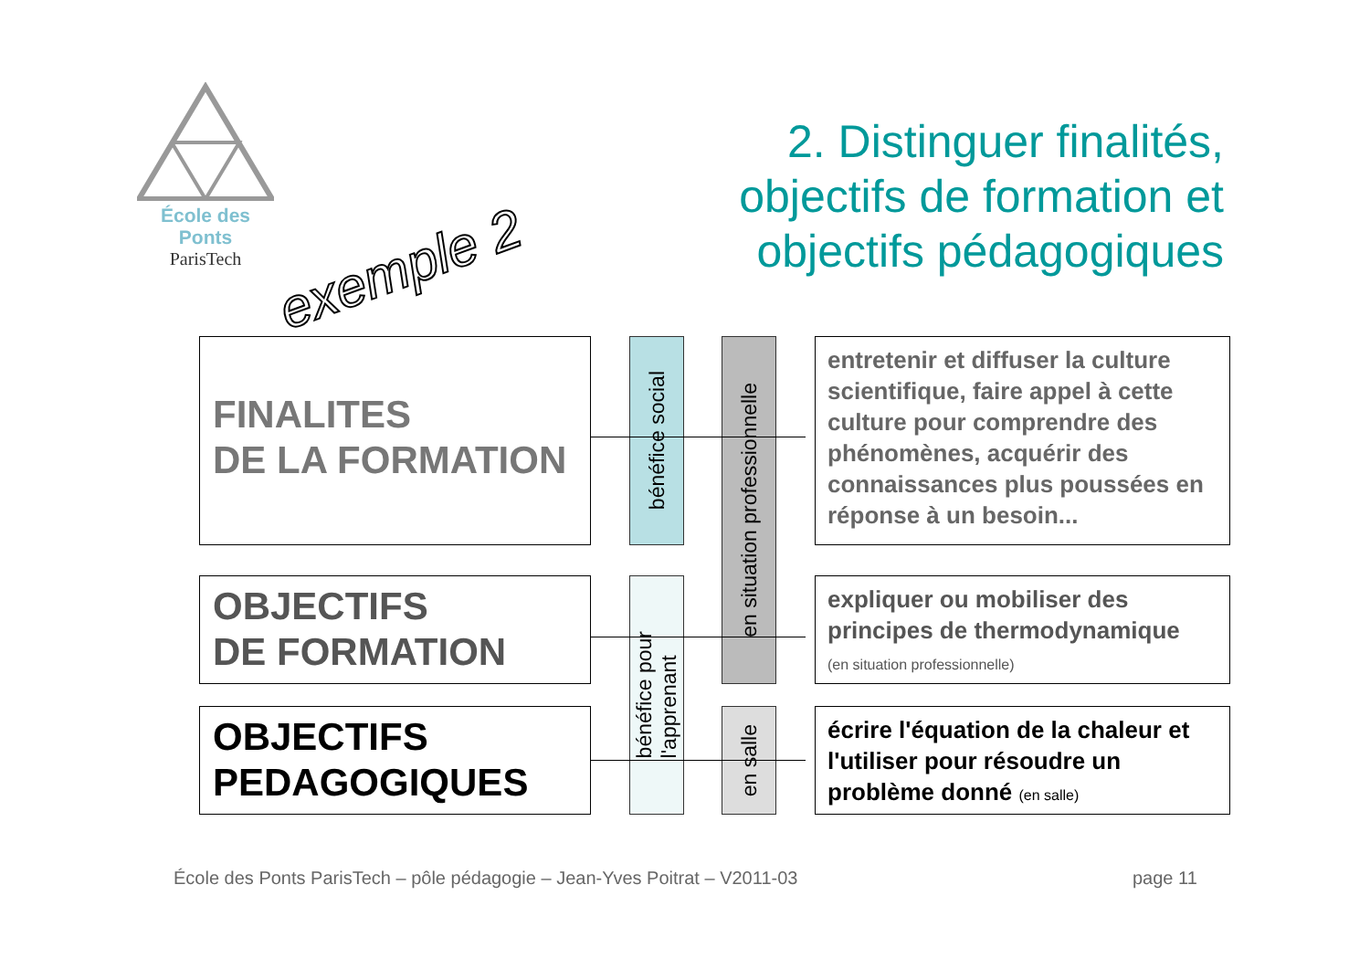École des Ponts
ParisTech
exemple 2
2. Distinguer finalités,
objectifs de formation et
objectifs pédagogiques
FINALITES
DE LA FORMATION
OBJECTIFS
DE FORMATION
OBJECTIFS
PEDAGOGIQUES
bénéfice social
bénéfice pour
l'apprenant
en situation professionnelle
en salle
entretenir et diffuser la culture scientifique, faire appel à cette culture pour comprendre des phénomènes, acquérir des connaissances plus poussées en réponse à un besoin...
expliquer ou mobiliser des principes de thermodynamique
(en situation professionnelle)
écrire l'équation de la chaleur et l'utiliser pour résoudre un problème donné (en salle)
École des Ponts ParisTech – pôle pédagogie – Jean-Yves Poitrat – V2011-03
page 11